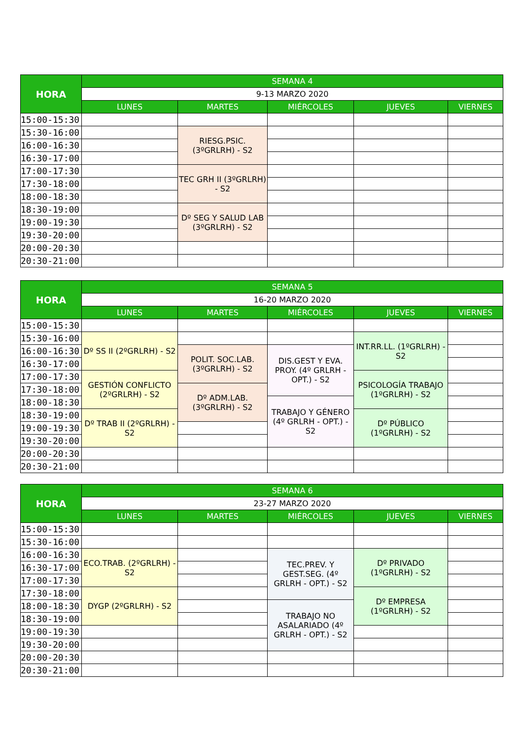| HORA | SEMANA 4 | | | | |
| --- | --- | --- | --- | --- | --- |
| | 9-13 MARZO 2020 | | | | |
| | LUNES | MARTES | MIÉRCOLES | JUEVES | VIERNES |
| 15:00-15:30 | | | | | |
| 15:30-16:00 | | RIESG.PSIC. (3ºGRLRH) - S2 | | | |
| 16:00-16:30 | | | | | |
| 16:30-17:00 | | | | | |
| 17:00-17:30 | | TEC GRH II (3ºGRLRH) - S2 | | | |
| 17:30-18:00 | | | | | |
| 18:00-18:30 | | | | | |
| 18:30-19:00 | | Dº SEG Y SALUD LAB (3ºGRLRH) - S2 | | | |
| 19:00-19:30 | | | | | |
| 19:30-20:00 | | | | | |
| 20:00-20:30 | | | | | |
| 20:30-21:00 | | | | | |
| HORA | SEMANA 5 | | | | |
| --- | --- | --- | --- | --- | --- |
| | 16-20 MARZO 2020 | | | | |
| | LUNES | MARTES | MIÉRCOLES | JUEVES | VIERNES |
| 15:00-15:30 | | | | | |
| 15:30-16:00 | Dº SS II (2ºGRLRH) - S2 | | | INT.RR.LL. (1ºGRLRH) - S2 | |
| 16:00-16:30 | | POLIT. SOC.LAB. (3ºGRLRH) - S2 | DIS.GEST Y EVA. PROY. (4º GRLRH - OPT.) - S2 | | |
| 16:30-17:00 | | | | | |
| 17:00-17:30 | GESTIÓN CONFLICTO (2ºGRLRH) - S2 | | | PSICOLOGÍA TRABAJO (1ºGRLRH) - S2 | |
| 17:30-18:00 | | Dº ADM.LAB. (3ºGRLRH) - S2 | | | |
| 18:00-18:30 | | | TRABAJO Y GÉNERO (4º GRLRH - OPT.) - S2 | | |
| 18:30-19:00 | Dº TRAB II (2ºGRLRH) - S2 | | | Dº PÚBLICO (1ºGRLRH) - S2 | |
| 19:00-19:30 | | | | | |
| 19:30-20:00 | | | | | |
| 20:00-20:30 | | | | | |
| 20:30-21:00 | | | | | |
| HORA | SEMANA 6 | | | | |
| --- | --- | --- | --- | --- | --- |
| | 23-27 MARZO 2020 | | | | |
| | LUNES | MARTES | MIÉRCOLES | JUEVES | VIERNES |
| 15:00-15:30 | | | | | |
| 15:30-16:00 | | | | | |
| 16:00-16:30 | ECO.TRAB. (2ºGRLRH) - S2 | | TEC.PREV. Y GEST.SEG. (4º GRLRH - OPT.) - S2 | Dº PRIVADO (1ºGRLRH) - S2 | |
| 16:30-17:00 | | | | | |
| 17:00-17:30 | | | | | |
| 17:30-18:00 | DYGP (2ºGRLRH) - S2 | | | Dº EMPRESA (1ºGRLRH) - S2 | |
| 18:00-18:30 | | | TRABAJO NO ASALARIADO (4º GRLRH - OPT.) - S2 | | |
| 18:30-19:00 | | | | | |
| 19:00-19:30 | | | | | |
| 19:30-20:00 | | | | | |
| 20:00-20:30 | | | | | |
| 20:30-21:00 | | | | | |